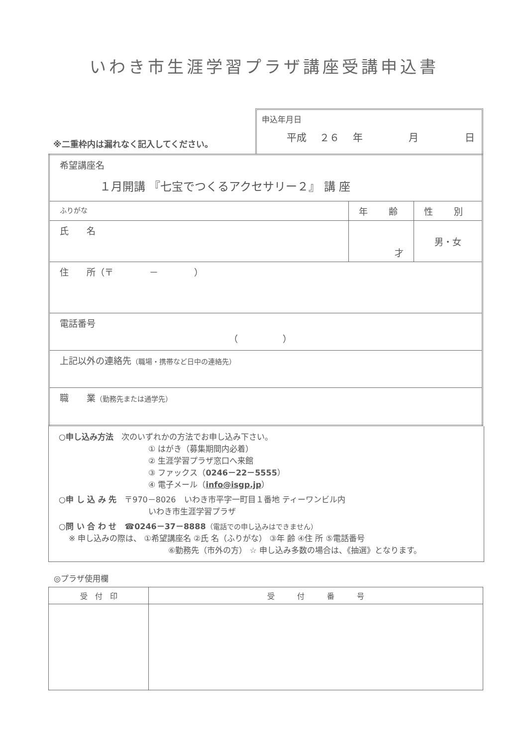いわき市生涯学習プラザ講座受講申込書
※二重枠内は漏れなく記入してください。
申込年月日
平成 ２６ 年 　　 月 　　 日
| 希望講座名 １月開講 『七宝でつくるアクセサリー２』 講 座 | | |
| ふりがな | 年 齢 | 性 別 |
| 氏 名 | 才 | 男・女 |
| 住 所（〒 － ） | | |
| 電話番号 （ ） | | |
| 上記以外の連絡先 （職場・携帯など日中の連絡先） | | |
| 職 業 （勤務先または通学先） | | |
○申し込み方法　次のいずれかの方法でお申し込み下さい。
① はがき（募集期間内必着）
② 生涯学習プラザ窓口へ来館
③ ファックス（0246－22－5555）
④ 電子メール（info@isgp.jp）
○申 し 込 み 先　〒970－8026　いわき市平字一町目１番地 ティーワンビル内
いわき市生涯学習プラザ
○問 い 合 わ せ　☎0246－37－8888（電話での申し込みはできません）
※ 申し込みの際は、 ①希望講座名 ②氏 名（ふりがな） ③年 齢 ④住 所 ⑤電話番号
⑥勤務先（市外の方） ☆ 申し込み多数の場合は、《抽選》となります。
◎プラザ使用欄
| 受 付 印 | 受 付 番 号 |
| --- | --- |